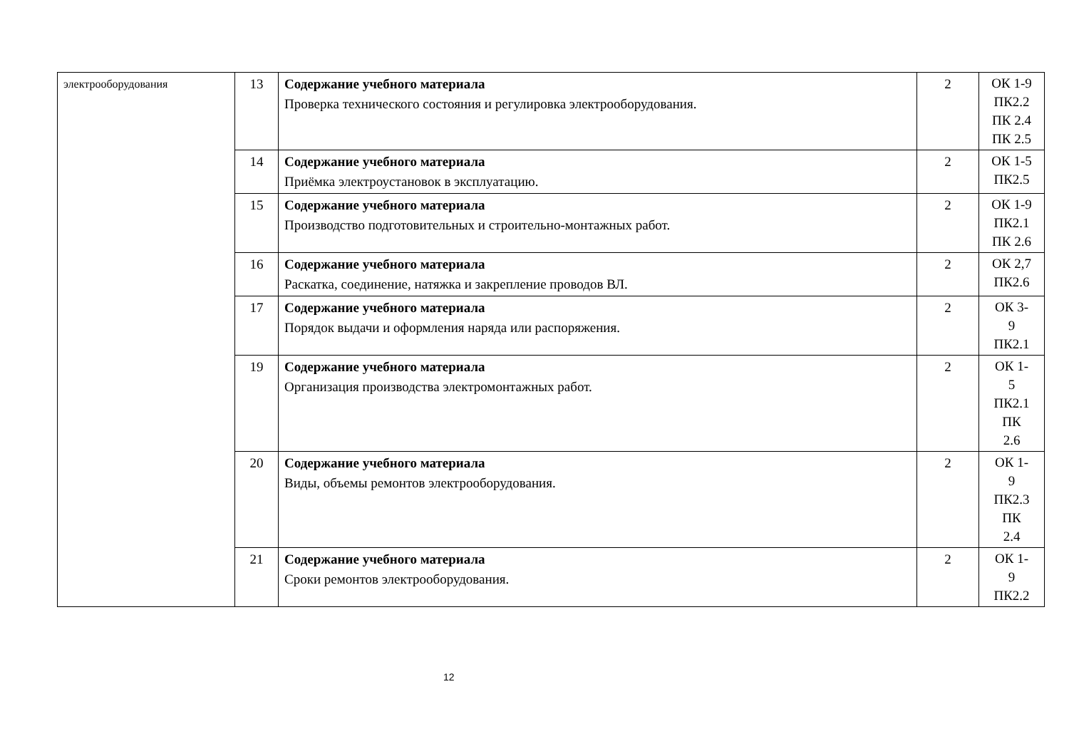| электрооборудования | 13 | Содержание учебного материала Проверка технического состояния и регулировка электрооборудования. | 2 | ОК 1-9 ПК2.2 ПК 2.4 ПК 2.5 |
| | 14 | Содержание учебного материала Приёмка электроустановок в эксплуатацию. | 2 | ОК 1-5 ПК2.5 |
| | 15 | Содержание учебного материала Производство подготовительных и строительно-монтажных работ. | 2 | ОК 1-9 ПК2.1 ПК 2.6 |
| | 16 | Содержание учебного материала Раскатка, соединение, натяжка и закрепление проводов ВЛ. | 2 | ОК 2,7 ПК2.6 |
| | 17 | Содержание учебного материала Порядок выдачи и оформления наряда или распоряжения. | 2 | ОК 3- 9 ПК2.1 |
| | 19 | Содержание учебного материала Организация производства электромонтажных работ. | 2 | ОК 1- 5 ПК2.1 ПК 2.6 |
| | 20 | Содержание учебного материала Виды, объемы ремонтов электрооборудования. | 2 | ОК 1- 9 ПК2.3 ПК 2.4 |
| | 21 | Содержание учебного материала Сроки ремонтов электрооборудования. | 2 | ОК 1- 9 ПК2.2 |
12